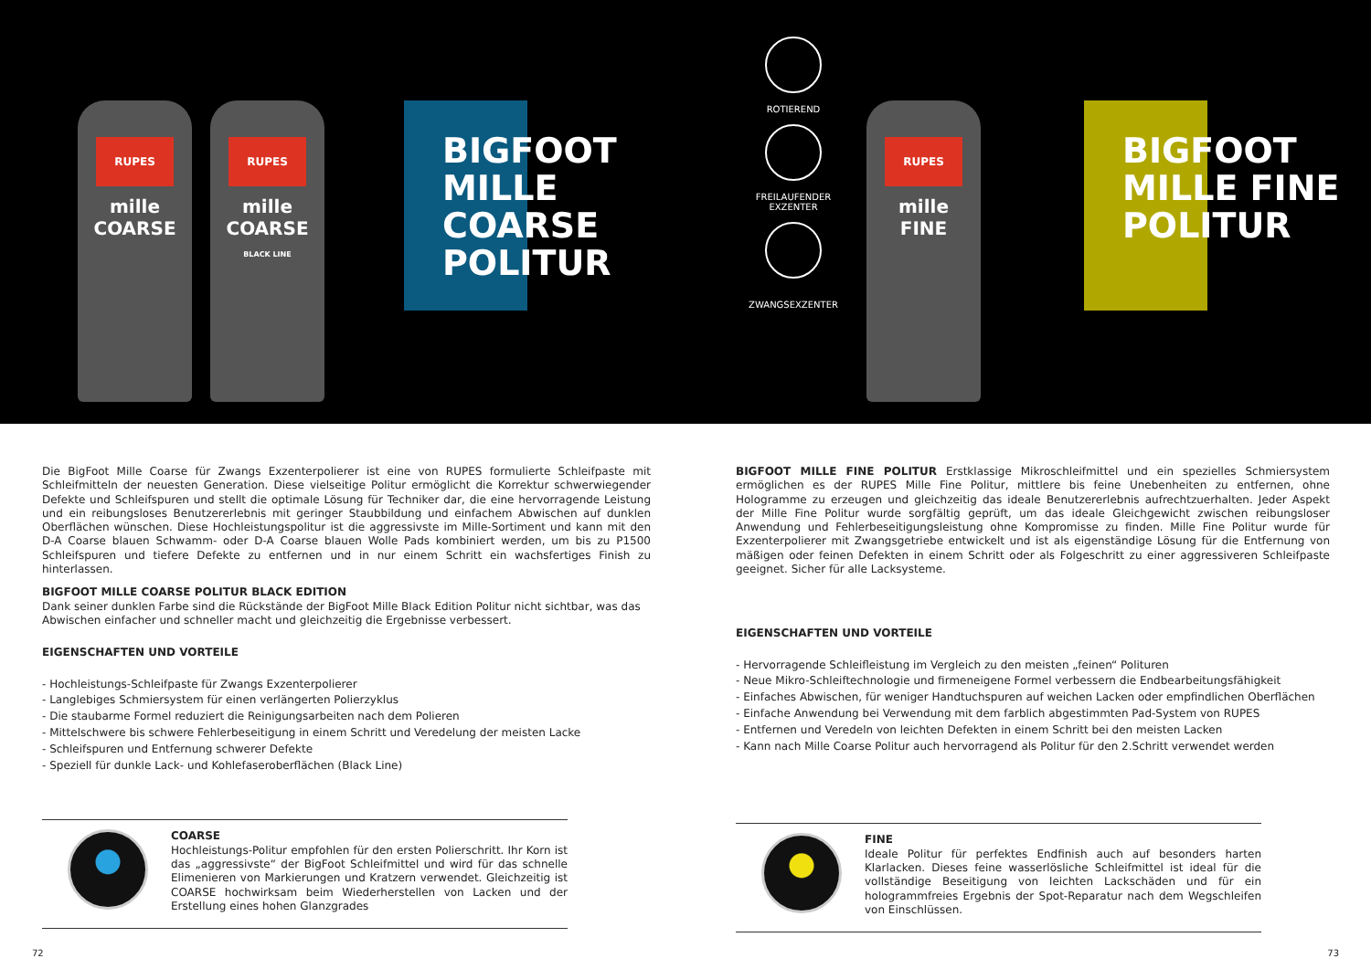RUPES
mille
COARSE
RUPES
mille
COARSE
BLACK LINE
BIGFOOT MILLE COARSE POLITUR
ROTIEREND
FREILAUFENDER
EXZENTER
ZWANGSEXZENTER
RUPES
mille
FINE
BIGFOOT MILLE FINE POLITUR
Die BigFoot Mille Coarse für Zwangs Exzenterpolierer ist eine von RUPES formulierte Schleifpaste mit Schleifmitteln der neuesten Generation. Diese vielseitige Politur ermöglicht die Korrektur schwerwiegender Defekte und Schleifspuren und stellt die optimale Lösung für Techniker dar, die eine hervorragende Leistung und ein reibungsloses Benutzererlebnis mit geringer Staubbildung und einfachem Abwischen auf dunklen Oberflächen wünschen. Diese Hochleistungspolitur ist die aggressivste im Mille-Sortiment und kann mit den D-A Coarse blauen Schwamm- oder D-A Coarse blauen Wolle Pads kombiniert werden, um bis zu P1500 Schleifspuren und tiefere Defekte zu entfernen und in nur einem Schritt ein wachsfertiges Finish zu hinterlassen.
BIGFOOT MILLE COARSE POLITUR BLACK EDITION
Dank seiner dunklen Farbe sind die Rückstände der BigFoot Mille Black Edition Politur nicht sichtbar, was das Abwischen einfacher und schneller macht und gleichzeitig die Ergebnisse verbessert.
EIGENSCHAFTEN UND VORTEILE
- Hochleistungs-Schleifpaste für Zwangs Exzenterpolierer
- Langlebiges Schmiersystem für einen verlängerten Polierzyklus
- Die staubarme Formel reduziert die Reinigungsarbeiten nach dem Polieren
- Mittelschwere bis schwere Fehlerbeseitigung in einem Schritt und Veredelung der meisten Lacke
- Schleifspuren und Entfernung schwerer Defekte
- Speziell für dunkle Lack- und Kohlefaseroberflächen (Black Line)
COARSE
Hochleistungs-Politur empfohlen für den ersten Polierschritt. Ihr Korn ist das „aggressivste“ der BigFoot Schleifmittel und wird für das schnelle Elimenieren von Markierungen und Kratzern verwendet. Gleichzeitig ist COARSE hochwirksam beim Wiederherstellen von Lacken und der Erstellung eines hohen Glanzgrades
72
BIGFOOT MILLE FINE POLITUR Erstklassige Mikroschleifmittel und ein spezielles Schmiersystem ermöglichen es der RUPES Mille Fine Politur, mittlere bis feine Unebenheiten zu entfernen, ohne Hologramme zu erzeugen und gleichzeitig das ideale Benutzererlebnis aufrechtzuerhalten. Jeder Aspekt der Mille Fine Politur wurde sorgfältig geprüft, um das ideale Gleichgewicht zwischen reibungsloser Anwendung und Fehlerbeseitigungsleistung ohne Kompromisse zu finden. Mille Fine Politur wurde für Exzenterpolierer mit Zwangsgetriebe entwickelt und ist als eigenständige Lösung für die Entfernung von mäßigen oder feinen Defekten in einem Schritt oder als Folgeschritt zu einer aggressiveren Schleifpaste geeignet. Sicher für alle Lacksysteme.
EIGENSCHAFTEN UND VORTEILE
- Hervorragende Schleifleistung im Vergleich zu den meisten „feinen“ Polituren
- Neue Mikro-Schleiftechnologie und firmeneigene Formel verbessern die Endbearbeitungsfähigkeit
- Einfaches Abwischen, für weniger Handtuchspuren auf weichen Lacken oder empfindlichen Oberflächen
- Einfache Anwendung bei Verwendung mit dem farblich abgestimmten Pad-System von RUPES
- Entfernen und Veredeln von leichten Defekten in einem Schritt bei den meisten Lacken
- Kann nach Mille Coarse Politur auch hervorragend als Politur für den 2.Schritt verwendet werden
FINE
Ideale Politur für perfektes Endfinish auch auf besonders harten Klarlacken. Dieses feine wasserlösliche Schleifmittel ist ideal für die vollständige Beseitigung von leichten Lackschäden und für ein hologrammfreies Ergebnis der Spot-Reparatur nach dem Wegschleifen von Einschlüssen.
73